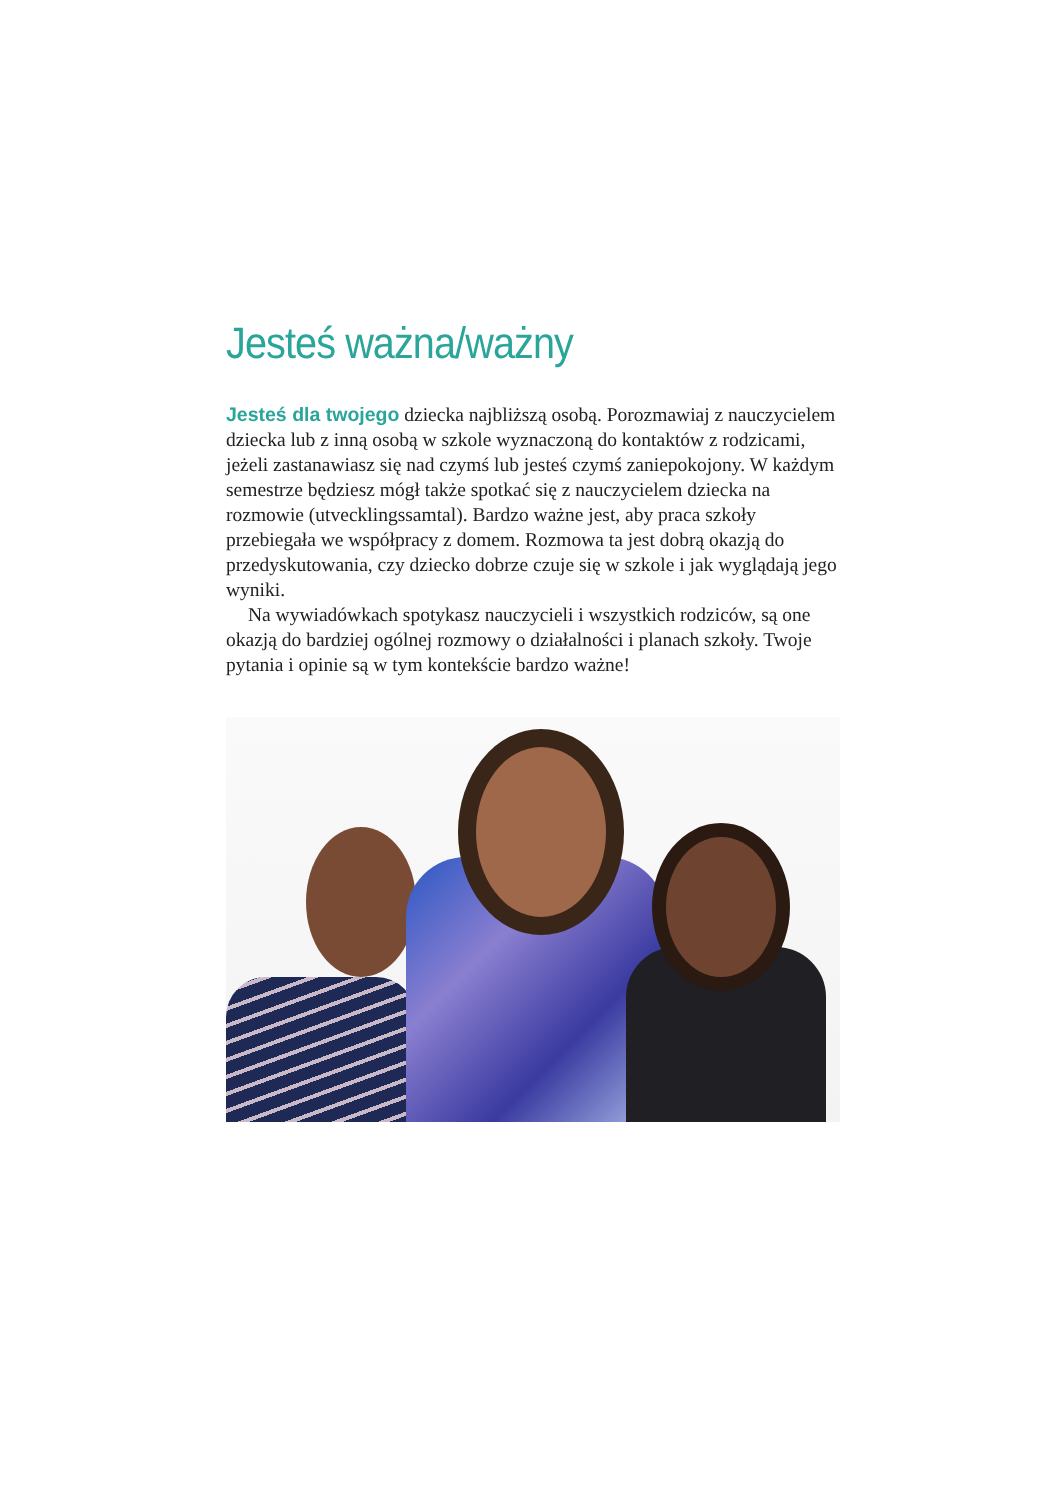Jesteś ważna/ważny
Jesteś dla twojego dziecka najbliższą osobą. Porozmawiaj z nauczycielem dziecka lub z inną osobą w szkole wyznaczoną do kontaktów z rodzicami, jeżeli zastanawiasz się nad czymś lub jesteś czymś zaniepokojony. W każdym semestrze będziesz mógł także spotkać się z nauczycielem dziecka na rozmowie (utvecklingssamtal). Bardzo ważne jest, aby praca szkoły przebiegała we współpracy z domem. Rozmowa ta jest dobrą okazją do przedyskutowania, czy dziecko dobrze czuje się w szkole i jak wyglądają jego wyniki.
Na wywiadówkach spotykasz nauczycieli i wszystkich rodziców, są one okazją do bardziej ogólnej rozmowy o działalności i planach szkoły. Twoje pytania i opinie są w tym kontekście bardzo ważne!